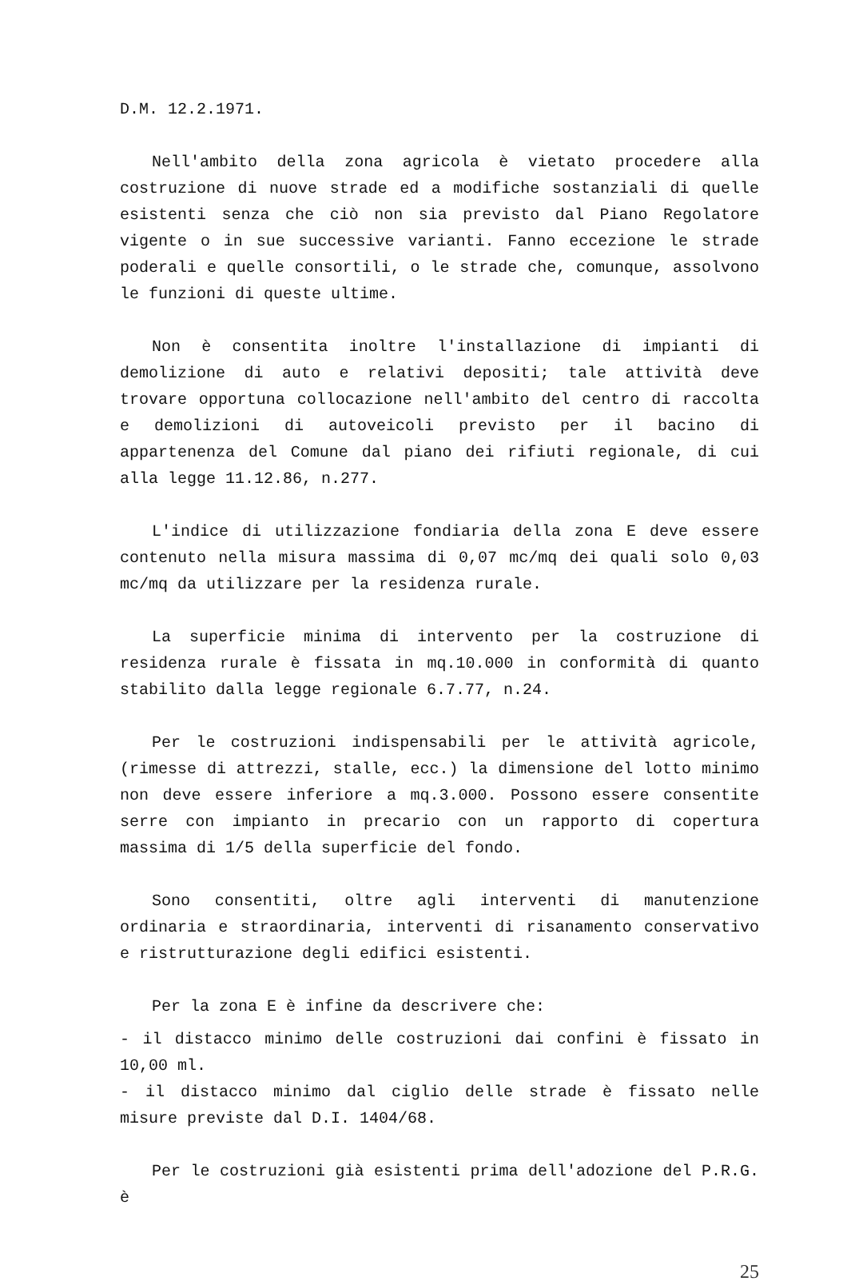D.M. 12.2.1971.
Nell'ambito della zona agricola è vietato procedere alla costruzione di nuove strade ed a modifiche sostanziali di quelle esistenti senza che ciò non sia previsto dal Piano Regolatore vigente o in sue successive varianti. Fanno eccezione le strade poderali e quelle consortili, o le strade che, comunque, assolvono le funzioni di queste ultime.
Non è consentita inoltre l'installazione di impianti di demolizione di auto e relativi depositi; tale attività deve trovare opportuna collocazione nell'ambito del centro di raccolta e demolizioni di autoveicoli previsto per il bacino di appartenenza del Comune dal piano dei rifiuti regionale, di cui alla legge 11.12.86, n.277.
L'indice di utilizzazione fondiaria della zona E deve essere contenuto nella misura massima di 0,07 mc/mq dei quali solo 0,03 mc/mq da utilizzare per la residenza rurale.
La superficie minima di intervento per la costruzione di residenza rurale è fissata in mq.10.000 in conformità di quanto stabilito dalla legge regionale 6.7.77, n.24.
Per le costruzioni indispensabili per le attività agricole, (rimesse di attrezzi, stalle, ecc.) la dimensione del lotto minimo non deve essere inferiore a mq.3.000. Possono essere consentite serre con impianto in precario con un rapporto di copertura massima di 1/5 della superficie del fondo.
Sono consentiti, oltre agli interventi di manutenzione ordinaria e straordinaria, interventi di risanamento conservativo e ristrutturazione degli edifici esistenti.
Per la zona E è infine da descrivere che:
- il distacco minimo delle costruzioni dai confini è fissato in 10,00 ml.
- il distacco minimo dal ciglio delle strade è fissato nelle misure previste dal D.I. 1404/68.
Per le costruzioni già esistenti prima dell'adozione del P.R.G. è
25